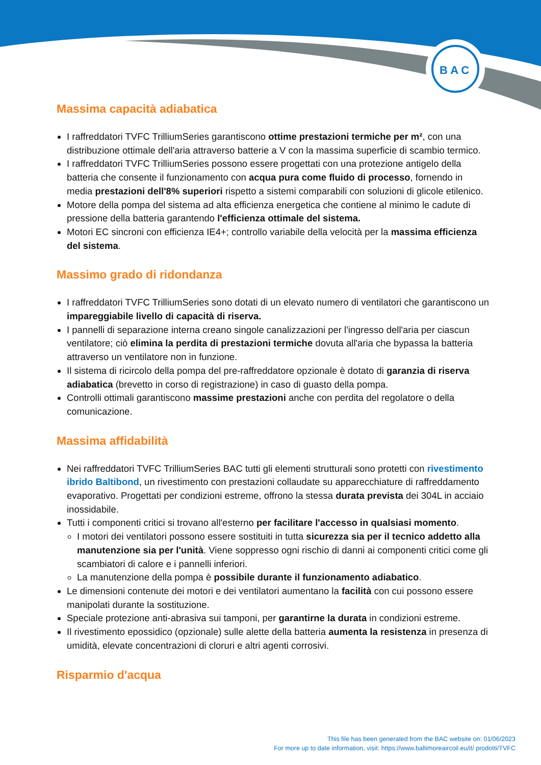B A C
Massima capacità adiabatica
I raffreddatori TVFC TrilliumSeries garantiscono ottime prestazioni termiche per m², con una distribuzione ottimale dell'aria attraverso batterie a V con la massima superficie di scambio termico.
I raffreddatori TVFC TrilliumSeries possono essere progettati con una protezione antigelo della batteria che consente il funzionamento con acqua pura come fluido di processo, fornendo in media prestazioni dell'8% superiori rispetto a sistemi comparabili con soluzioni di glicole etilenico.
Motore della pompa del sistema ad alta efficienza energetica che contiene al minimo le cadute di pressione della batteria garantendo l'efficienza ottimale del sistema.
Motori EC sincroni con efficienza IE4+; controllo variabile della velocità per la massima efficienza del sistema.
Massimo grado di ridondanza
I raffreddatori TVFC TrilliumSeries sono dotati di un elevato numero di ventilatori che garantiscono un impareggiabile livello di capacità di riserva.
I pannelli di separazione interna creano singole canalizzazioni per l'ingresso dell'aria per ciascun ventilatore; ciò elimina la perdita di prestazioni termiche dovuta all'aria che bypassa la batteria attraverso un ventilatore non in funzione.
Il sistema di ricircolo della pompa del pre-raffreddatore opzionale è dotato di garanzia di riserva adiabatica (brevetto in corso di registrazione) in caso di guasto della pompa.
Controlli ottimali garantiscono massime prestazioni anche con perdita del regolatore o della comunicazione.
Massima affidabilità
Nei raffreddatori TVFC TrilliumSeries BAC tutti gli elementi strutturali sono protetti con rivestimento ibrido Baltibond, un rivestimento con prestazioni collaudate su apparecchiature di raffreddamento evaporativo. Progettati per condizioni estreme, offrono la stessa durata prevista dei 304L in acciaio inossidabile.
Tutti i componenti critici si trovano all'esterno per facilitare l'accesso in qualsiasi momento.
I motori dei ventilatori possono essere sostituiti in tutta sicurezza sia per il tecnico addetto alla manutenzione sia per l'unità. Viene soppresso ogni rischio di danni ai componenti critici come gli scambiatori di calore e i pannelli inferiori.
La manutenzione della pompa è possibile durante il funzionamento adiabatico.
Le dimensioni contenute dei motori e dei ventilatori aumentano la facilità con cui possono essere manipolati durante la sostituzione.
Speciale protezione anti-abrasiva sui tamponi, per garantirne la durata in condizioni estreme.
Il rivestimento epossidico (opzionale) sulle alette della batteria aumenta la resistenza in presenza di umidità, elevate concentrazioni di cloruri e altri agenti corrosivi.
Risparmio d'acqua
This file has been generated from the BAC website on: 01/06/2023
For more up to date information, visit: https://www.baltimoreaircoil.eu/it/ prodotti/TVFC